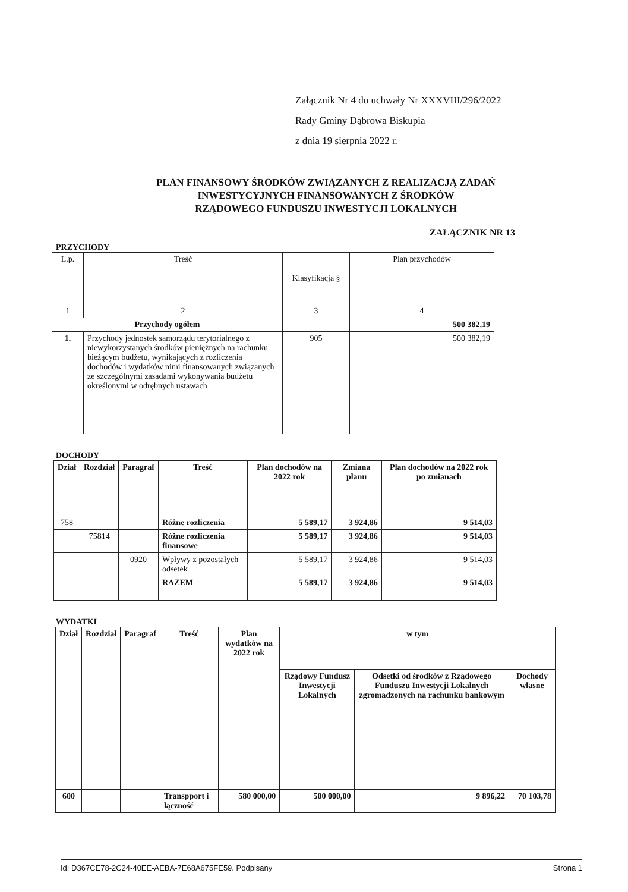Załącznik Nr 4 do uchwały Nr XXXVIII/296/2022
Rady Gminy Dąbrowa Biskupia
z dnia 19 sierpnia 2022 r.
PLAN FINANSOWY ŚRODKÓW ZWIĄZANYCH Z REALIZACJĄ ZADAŃ
INWESTYCYJNYCH FINANSOWANYCH Z ŚRODKÓW
RZĄDOWEGO FUNDUSZU INWESTYCJI LOKALNYCH
ZAŁĄCZNIK NR 13
PRZYCHODY
| L.p. | Treść | Klasyfikacja § | Plan przychodów |
| 1 | 2 | 3 | 4 |
| Przychody ogółem | | | 500 382,19 |
| 1. | Przychody jednostek samorządu terytorialnego z niewykorzystanych środków pieniężnych na rachunku bieżącym budżetu, wynikających z rozliczenia dochodów i wydatków nimi finansowanych związanych ze szczególnymi zasadami wykonywania budżetu określonymi w odrębnych ustawach | 905 | 500 382,19 |
DOCHODY
| Dział | Rozdział | Paragraf | Treść | Plan dochodów na 2022 rok | Zmiana planu | Plan dochodów na 2022 rok po zmianach |
| --- | --- | --- | --- | --- | --- | --- |
| 758 | | | Różne rozliczenia | 5 589,17 | 3 924,86 | 9 514,03 |
| | 75814 | | Różne rozliczenia finansowe | 5 589,17 | 3 924,86 | 9 514,03 |
| | | 0920 | Wpływy z pozostałych odsetek | 5 589,17 | 3 924,86 | 9 514,03 |
| | | | RAZEM | 5 589,17 | 3 924,86 | 9 514,03 |
WYDATKI
| Dział | Rozdział | Paragraf | Treść | Plan wydatków na 2022 rok | w tym | | |
| --- | --- | --- | --- | --- | --- | --- | --- |
| | | | | | Rządowy Fundusz Inwestycji Lokalnych | Odsetki od środków z Rządowego Funduszu Inwestycji Lokalnych zgromadzonych na rachunku bankowym | Dochody własne |
| 600 | | | Transpport i łączność | 580 000,00 | 500 000,00 | 9 896,22 | 70 103,78 |
Id: D367CE78-2C24-40EE-AEBA-7E68A675FE59. Podpisany Strona 1